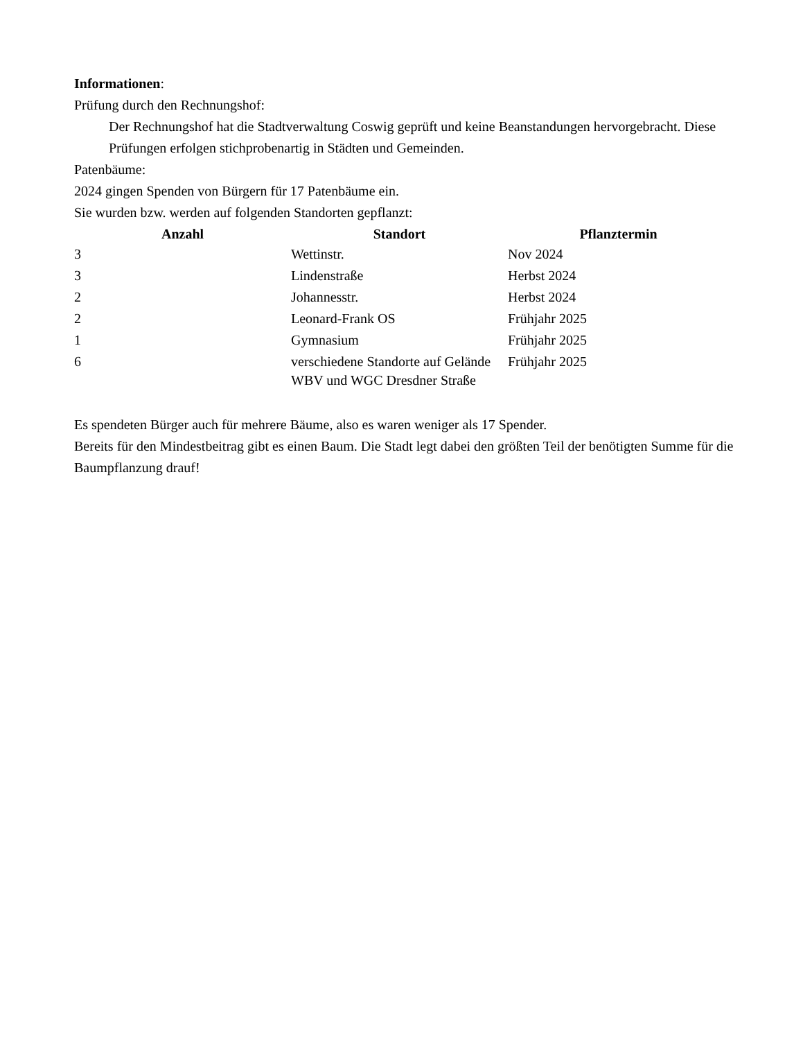Informationen:
Prüfung durch den Rechnungshof:
Der Rechnungshof hat die Stadtverwaltung Coswig geprüft und keine Beanstandungen hervorgebracht. Diese Prüfungen erfolgen stichprobenartig in Städten und Gemeinden.
Patenbäume:
2024 gingen Spenden von Bürgern für 17 Patenbäume ein.
Sie wurden bzw. werden auf folgenden Standorten gepflanzt:
| Anzahl | Standort | Pflanztermin |
| --- | --- | --- |
| 3 | Wettinstr. | Nov 2024 |
| 3 | Lindenstraße | Herbst 2024 |
| 2 | Johannesstr. | Herbst 2024 |
| 2 | Leonard-Frank OS | Frühjahr 2025 |
| 1 | Gymnasium | Frühjahr 2025 |
| 6 | verschiedene Standorte auf Gelände WBV und WGC Dresdner Straße | Frühjahr 2025 |
Es spendeten Bürger auch für mehrere Bäume, also es waren weniger als 17 Spender.
Bereits für den Mindestbeitrag gibt es einen Baum. Die Stadt legt dabei den größten Teil der benötigten Summe für die Baumpflanzung drauf!